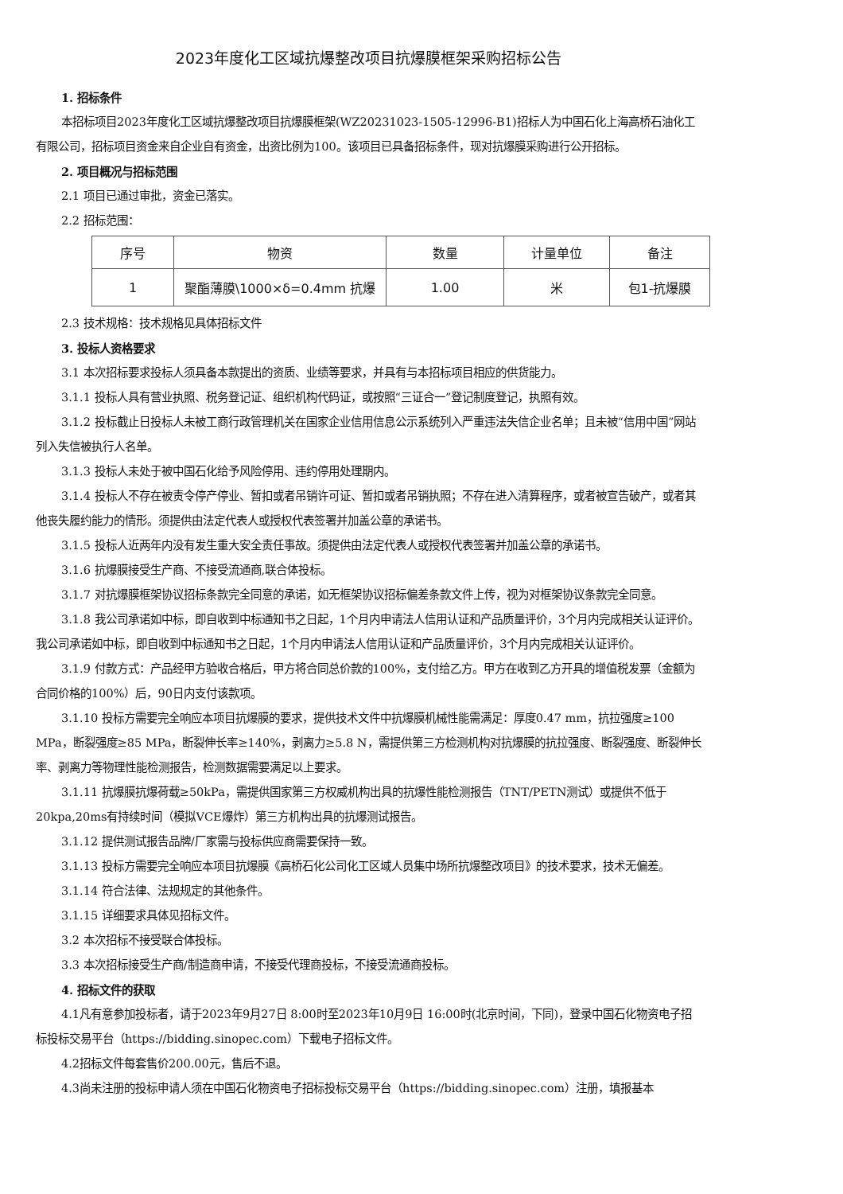2023年度化工区域抗爆整改项目抗爆膜框架采购招标公告
1. 招标条件
本招标项目2023年度化工区域抗爆整改项目抗爆膜框架(WZ20231023-1505-12996-B1)招标人为中国石化上海高桥石油化工有限公司，招标项目资金来自企业自有资金，出资比例为100。该项目已具备招标条件，现对抗爆膜采购进行公开招标。
2. 项目概况与招标范围
2.1 项目已通过审批，资金已落实。
2.2 招标范围：
| 序号 | 物资 | 数量 | 计量单位 | 备注 |
| --- | --- | --- | --- | --- |
| 1 | 聚酯薄膜\1000×δ=0.4mm 抗爆 | 1.00 | 米 | 包1-抗爆膜 |
2.3 技术规格：技术规格见具体招标文件
3. 投标人资格要求
3.1 本次招标要求投标人须具备本款提出的资质、业绩等要求，并具有与本招标项目相应的供货能力。
3.1.1 投标人具有营业执照、税务登记证、组织机构代码证，或按照“三证合一”登记制度登记，执照有效。
3.1.2 投标截止日投标人未被工商行政管理机关在国家企业信用信息公示系统列入严重违法失信企业名单；且未被“信用中国”网站列入失信被执行人名单。
3.1.3 投标人未处于被中国石化给予风险停用、违约停用处理期内。
3.1.4 投标人不存在被责令停产停业、暂扣或者吊销许可证、暂扣或者吊销执照；不存在进入清算程序，或者被宣告破产，或者其他丧失履约能力的情形。须提供由法定代表人或授权代表签署并加盖公章的承诺书。
3.1.5 投标人近两年内没有发生重大安全责任事故。须提供由法定代表人或授权代表签署并加盖公章的承诺书。
3.1.6 抗爆膜接受生产商、不接受流通商,联合体投标。
3.1.7 对抗爆膜框架协议招标条款完全同意的承诺，如无框架协议招标偏差条款文件上传，视为对框架协议条款完全同意。
3.1.8 我公司承诺如中标，即自收到中标通知书之日起，1个月内申请法人信用认证和产品质量评价，3个月内完成相关认证评价。 我公司承诺如中标，即自收到中标通知书之日起，1个月内申请法人信用认证和产品质量评价，3个月内完成相关认证评价。
3.1.9 付款方式：产品经甲方验收合格后，甲方将合同总价款的100%，支付给乙方。甲方在收到乙方开具的增值税发票（金额为合同价格的100%）后，90日内支付该款项。
3.1.10 投标方需要完全响应本项目抗爆膜的要求，提供技术文件中抗爆膜机械性能需满足：厚度0.47 mm，抗拉强度≥100 MPa，断裂强度≥85 MPa，断裂伸长率≥140%，剥离力≥5.8 N，需提供第三方检测机构对抗爆膜的抗拉强度、断裂强度、断裂伸长率、剥离力等物理性能检测报告，检测数据需要满足以上要求。
3.1.11 抗爆膜抗爆荷载≥50kPa，需提供国家第三方权威机构出具的抗爆性能检测报告（TNT/PETN测试）或提供不低于20kpa,20ms有持续时间（模拟VCE爆炸）第三方机构出具的抗爆测试报告。
3.1.12 提供测试报告品牌/厂家需与投标供应商需要保持一致。
3.1.13 投标方需要完全响应本项目抗爆膜《高桥石化公司化工区域人员集中场所抗爆整改项目》的技术要求，技术无偏差。
3.1.14 符合法律、法规规定的其他条件。
3.1.15 详细要求具体见招标文件。
3.2 本次招标不接受联合体投标。
3.3 本次招标接受生产商/制造商申请，不接受代理商投标，不接受流通商投标。
4. 招标文件的获取
4.1凡有意参加投标者，请于2023年9月27日 8:00时至2023年10月9日 16:00时(北京时间，下同)，登录中国石化物资电子招标投标交易平台（https://bidding.sinopec.com）下载电子招标文件。
4.2招标文件每套售价200.00元，售后不退。
4.3尚未注册的投标申请人须在中国石化物资电子招标投标交易平台（https://bidding.sinopec.com）注册，填报基本